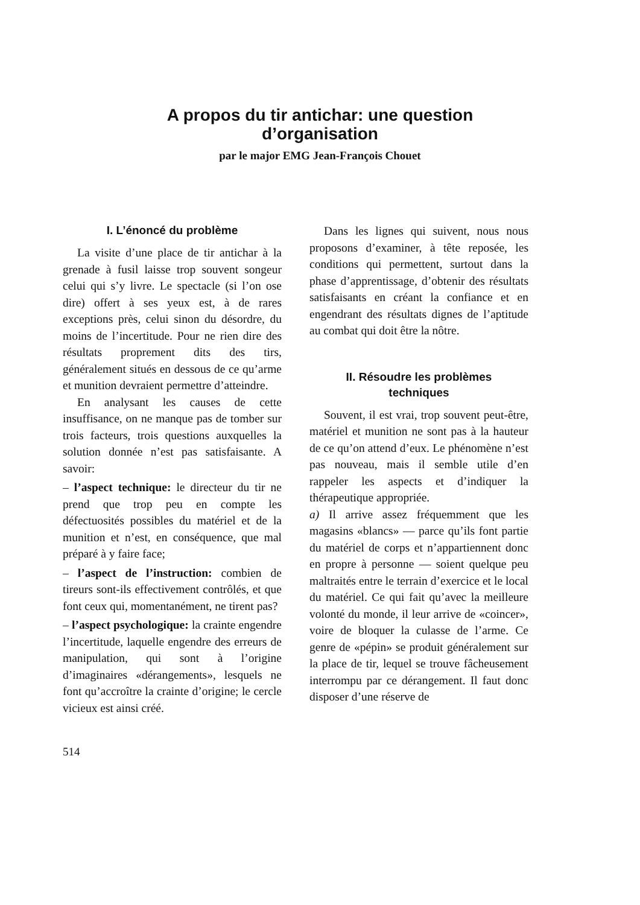A propos du tir antichar: une question
d’organisation
par le major EMG Jean-François Chouet
I. L’énoncé du problème
La visite d’une place de tir antichar à la grenade à fusil laisse trop souvent songeur celui qui s’y livre. Le spectacle (si l’on ose dire) offert à ses yeux est, à de rares exceptions près, celui sinon du désordre, du moins de l’incertitude. Pour ne rien dire des résultats proprement dits des tirs, généralement situés en dessous de ce qu’arme et munition devraient permettre d’atteindre.
En analysant les causes de cette insuffisance, on ne manque pas de tomber sur trois facteurs, trois questions auxquelles la solution donnée n’est pas satisfaisante. A savoir:
– l’aspect technique: le directeur du tir ne prend que trop peu en compte les défectuosités possibles du matériel et de la munition et n’est, en conséquence, que mal préparé à y faire face;
– l’aspect de l’instruction: combien de tireurs sont-ils effectivement contrôlés, et que font ceux qui, momentanément, ne tirent pas?
– l’aspect psychologique: la crainte engendre l’incertitude, laquelle engendre des erreurs de manipulation, qui sont à l’origine d’imaginaires «dérangements», lesquels ne font qu’accroître la crainte d’origine; le cercle vicieux est ainsi créé.
Dans les lignes qui suivent, nous nous proposons d’examiner, à tête reposée, les conditions qui permettent, surtout dans la phase d’apprentissage, d’obtenir des résultats satisfaisants en créant la confiance et en engendrant des résultats dignes de l’aptitude au combat qui doit être la nôtre.
II. Résoudre les problèmes
techniques
Souvent, il est vrai, trop souvent peut-être, matériel et munition ne sont pas à la hauteur de ce qu’on attend d’eux. Le phénomène n’est pas nouveau, mais il semble utile d’en rappeler les aspects et d’indiquer la thérapeutique appropriée.
a) Il arrive assez fréquemment que les magasins «blancs» — parce qu’ils font partie du matériel de corps et n’appartiennent donc en propre à personne — soient quelque peu maltraités entre le terrain d’exercice et le local du matériel. Ce qui fait qu’avec la meilleure volonté du monde, il leur arrive de «coincer», voire de bloquer la culasse de l’arme. Ce genre de «pépin» se produit généralement sur la place de tir, lequel se trouve fâcheusement interrompu par ce dérangement. Il faut donc disposer d’une réserve de
514